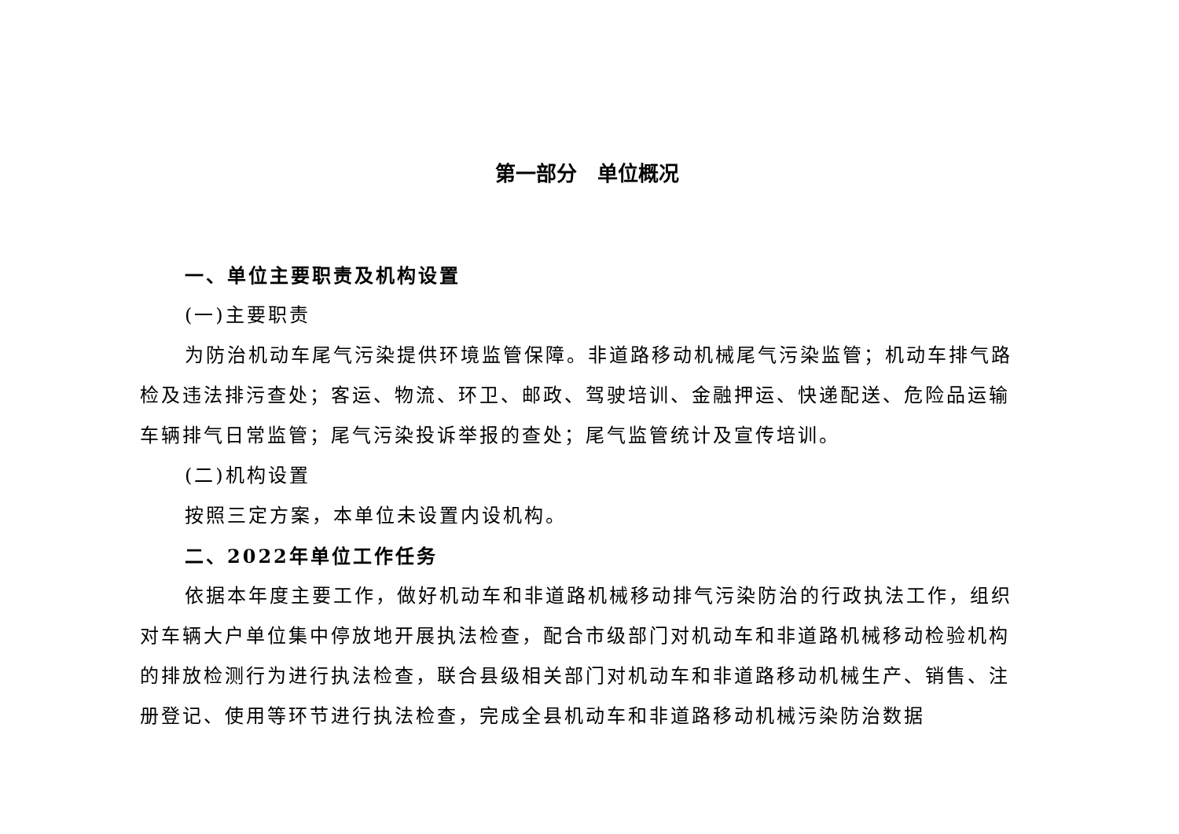第一部分　单位概况
一、单位主要职责及机构设置
(一)主要职责
为防治机动车尾气污染提供环境监管保障。非道路移动机械尾气污染监管；机动车排气路检及违法排污查处；客运、物流、环卫、邮政、驾驶培训、金融押运、快递配送、危险品运输车辆排气日常监管；尾气污染投诉举报的查处；尾气监管统计及宣传培训。
(二)机构设置
按照三定方案，本单位未设置内设机构。
二、2022年单位工作任务
依据本年度主要工作，做好机动车和非道路机械移动排气污染防治的行政执法工作，组织对车辆大户单位集中停放地开展执法检查，配合市级部门对机动车和非道路机械移动检验机构的排放检测行为进行执法检查，联合县级相关部门对机动车和非道路移动机械生产、销售、注册登记、使用等环节进行执法检查，完成全县机动车和非道路移动机械污染防治数据